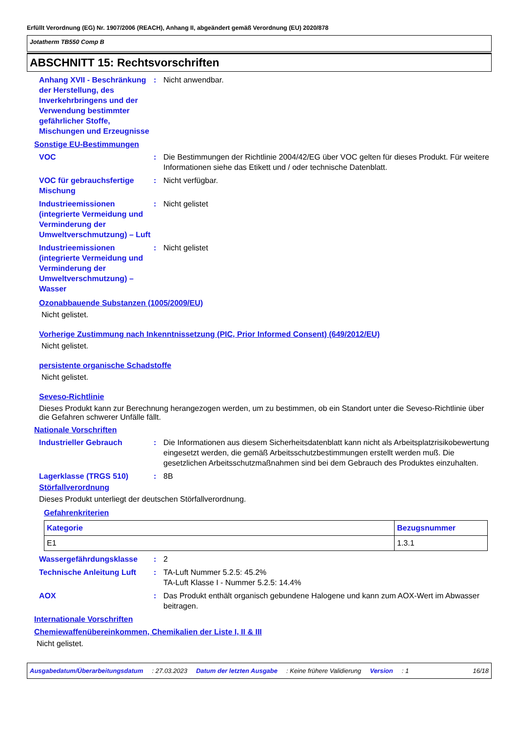Erfüllt Verordnung (EG) Nr. 1907/2006 (REACH), Anhang II, abgeändert gemäß Verordnung (EU) 2020/878
Jotatherm TB550 Comp B
ABSCHNITT 15: Rechtsvorschriften
Anhang XVII - Beschränkung der Herstellung, des Inverkehrbringens und der Verwendung bestimmter gefährlicher Stoffe, Mischungen und Erzeugnisse
: Nicht anwendbar.
Sonstige EU-Bestimmungen
VOC : Die Bestimmungen der Richtlinie 2004/42/EG über VOC gelten für dieses Produkt. Für weitere Informationen siehe das Etikett und / oder technische Datenblatt.
VOC für gebrauchsfertige Mischung
: Nicht verfügbar.
Industrieemissionen (integrierte Vermeidung und Verminderung der Umweltverschmutzung) – Luft
: Nicht gelistet
Industrieemissionen (integrierte Vermeidung und Verminderung der Umweltverschmutzung) – Wasser
: Nicht gelistet
Ozonabbauende Substanzen (1005/2009/EU)
Nicht gelistet.
Vorherige Zustimmung nach Inkenntnissetzung (PIC, Prior Informed Consent) (649/2012/EU)
Nicht gelistet.
persistente organische Schadstoffe
Nicht gelistet.
Seveso-Richtlinie
Dieses Produkt kann zur Berechnung herangezogen werden, um zu bestimmen, ob ein Standort unter die Seveso-Richtlinie über die Gefahren schwerer Unfälle fällt.
Nationale Vorschriften
Industrieller Gebrauch : Die Informationen aus diesem Sicherheitsdatenblatt kann nicht als Arbeitsplatzrisikobewertung eingesetzt werden, die gemäß Arbeitsschutzbestimmungen erstellt werden muß. Die gesetzlichen Arbeitsschutzmaßnahmen sind bei dem Gebrauch des Produktes einzuhalten.
Lagerklasse (TRGS 510) : 8B
Störfallverordnung
Dieses Produkt unterliegt der deutschen Störfallverordnung.
Gefahrenkriterien
| Kategorie | Bezugsnummer |
| --- | --- |
| E1 | 1.3.1 |
Wassergefährdungsklasse : 2
Technische Anleitung Luft
: TA-Luft Nummer 5.2.5: 45.2%
TA-Luft Klasse I - Nummer 5.2.5: 14.4%
AOX : Das Produkt enthält organisch gebundene Halogene und kann zum AOX-Wert im Abwasser beitragen.
Internationale Vorschriften
Chemiewaffenübereinkommen, Chemikalien der Liste I, II & III
Nicht gelistet.
Ausgabedatum/Überarbeitungsdatum: 27.03.2023 Datum der letzten Ausgabe: Keine frühere Validierung Version: 1 16/18